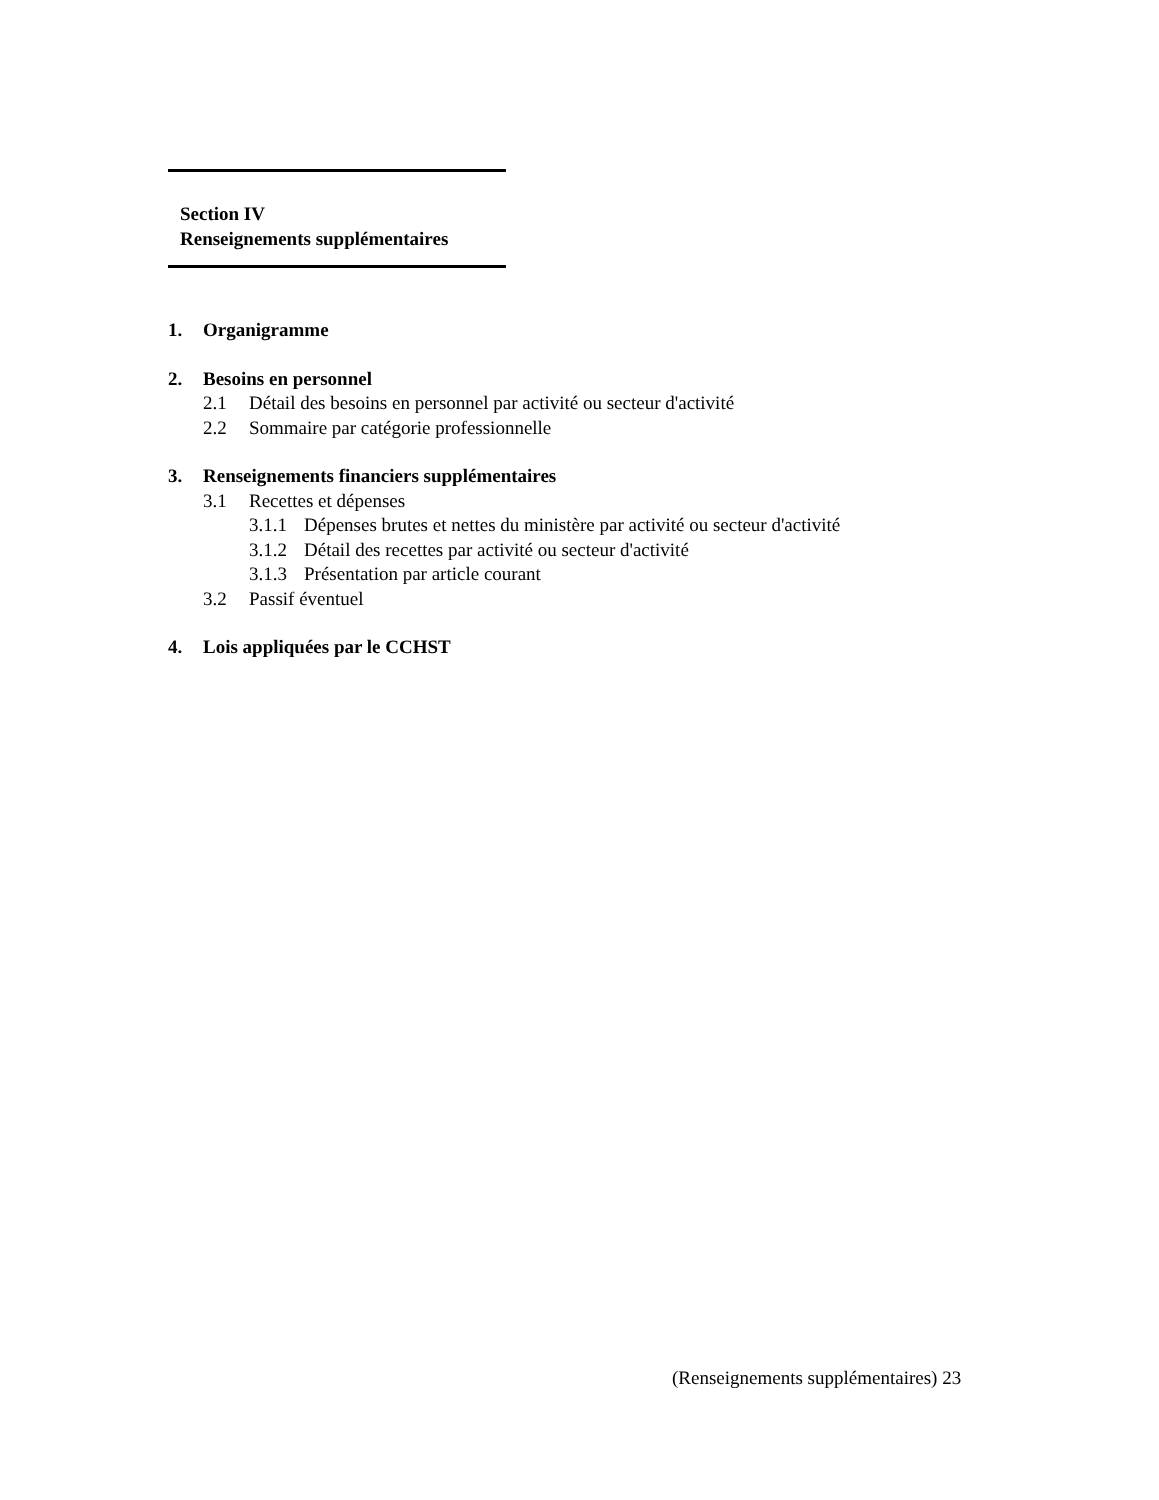Section IV
Renseignements supplémentaires
1. Organigramme
2. Besoins en personnel
2.1 Détail des besoins en personnel par activité ou secteur d'activité
2.2 Sommaire par catégorie professionnelle
3. Renseignements financiers supplémentaires
3.1 Recettes et dépenses
3.1.1 Dépenses brutes et nettes du ministère par activité ou secteur d'activité
3.1.2 Détail des recettes par activité ou secteur d'activité
3.1.3 Présentation par article courant
3.2 Passif éventuel
4. Lois appliquées par le CCHST
(Renseignements supplémentaires) 23